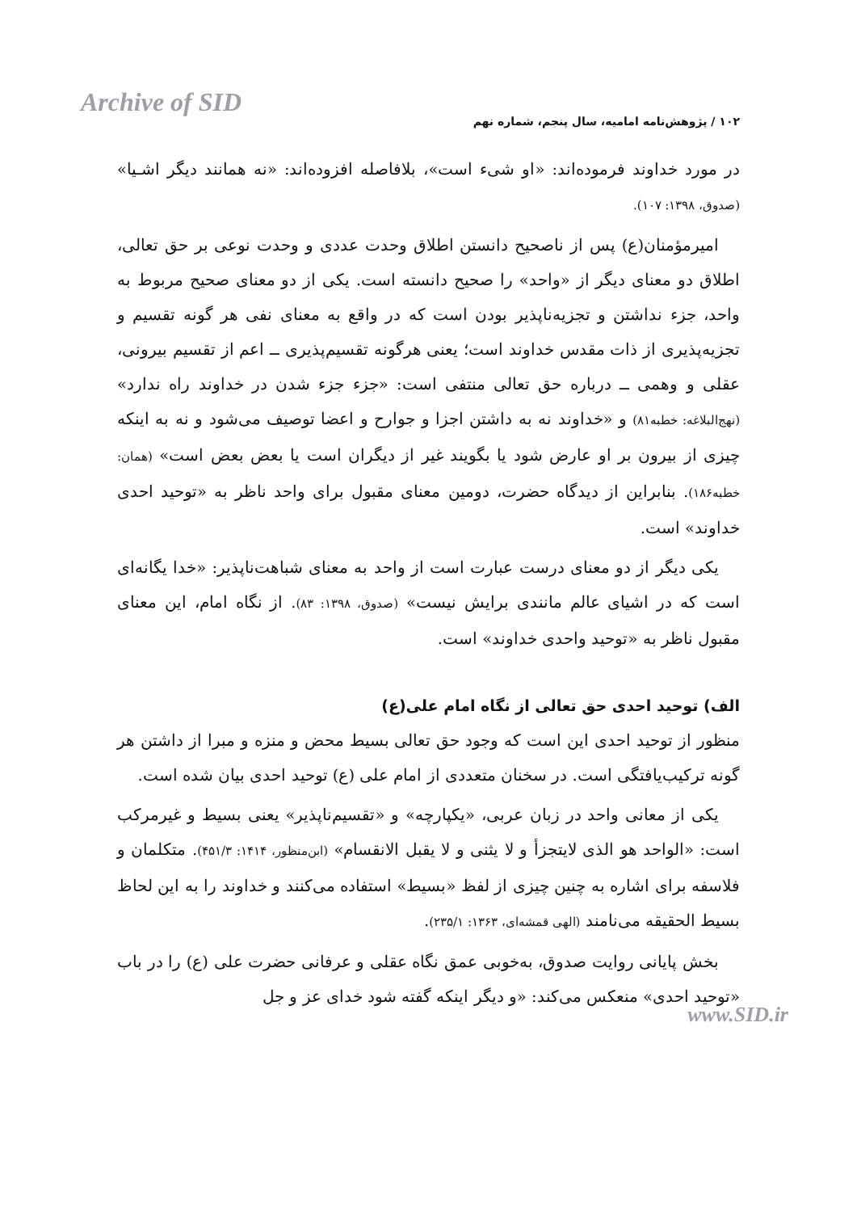Archive of SID
۱۰۲ / پژوهش‌نامه امامیه، سال پنجم، شماره نهم
در مورد خداوند فرموده‌اند: «او شیء است»، بلافاصله افزوده‌اند: «نه همانند دیگر اشـیا» (صدوق، ۱۳۹۸: ۱۰۷).
امیرمؤمنان(ع) پس از ناصحیح دانستن اطلاق وحدت عددی و وحدت نوعی بر حق تعالی، اطلاق دو معنای دیگر از «واحد» را صحیح دانسته است. یکی از دو معنای صحیح مربوط به واحد، جزء نداشتن و تجزیه‌ناپذیر بودن است که در واقع به معنای نفی هر گونه تقسیم و تجزیه‌پذیری از ذات مقدس خداوند است؛ یعنی هرگونه تقسیم‌پذیری ــ اعم از تقسیم بیرونی، عقلی و وهمی ــ درباره حق تعالی منتفی است: «جزء جزء شدن در خداوند راه ندارد» (نهج‌البلاغه: خطبه۸۱) و «خداوند نه به داشتن اجزا و جوارح و اعضا توصیف می‌شود و نه به اینکه چیزی از بیرون بر او عارض شود یا بگویند غیر از دیگران است یا بعض بعض است» (همان: خطبه۱۸۶). بنابراین از دیدگاه حضرت، دومین معنای مقبول برای واحد ناظر به «توحید احدی خداوند» است.
یکی دیگر از دو معنای درست عبارت است از واحد به معنای شباهت‌ناپذیر: «خدا یگانه‌ای است که در اشیای عالم مانندی برایش نیست» (صدوق، ۱۳۹۸: ۸۳). از نگاه امام، این معنای مقبول ناظر به «توحید واحدی خداوند» است.
الف) توحید احدی حق تعالی از نگاه امام علی(ع)
منظور از توحید احدی این است که وجود حق تعالی بسیط محض و منزه و مبرا از داشتن هر گونه ترکیب‌یافتگی است. در سخنان متعددی از امام علی (ع) توحید احدی بیان شده است.
یکی از معانی واحد در زبان عربی، «یکپارچه» و «تقسیم‌ناپذیر» یعنی بسیط و غیرمرکب است: «الواحد هو الذی لایتجزأ و لا یثنی و لا یقبل الانقسام» (ابن‌منظور، ۱۴۱۴: ۴۵۱/۳). متکلمان و فلاسفه برای اشاره به چنین چیزی از لفظ «بسیط» استفاده می‌کنند و خداوند را به این لحاظ بسیط الحقیقه می‌نامند (الهی قمشه‌ای، ۱۳۶۳: ۲۳۵/۱).
بخش پایانی روایت صدوق، به‌خوبی عمق نگاه عقلی و عرفانی حضرت علی (ع) را در باب «توحید احدی» منعکس می‌کند: «و دیگر اینکه گفته شود خدای عز و جل
www.SID.ir